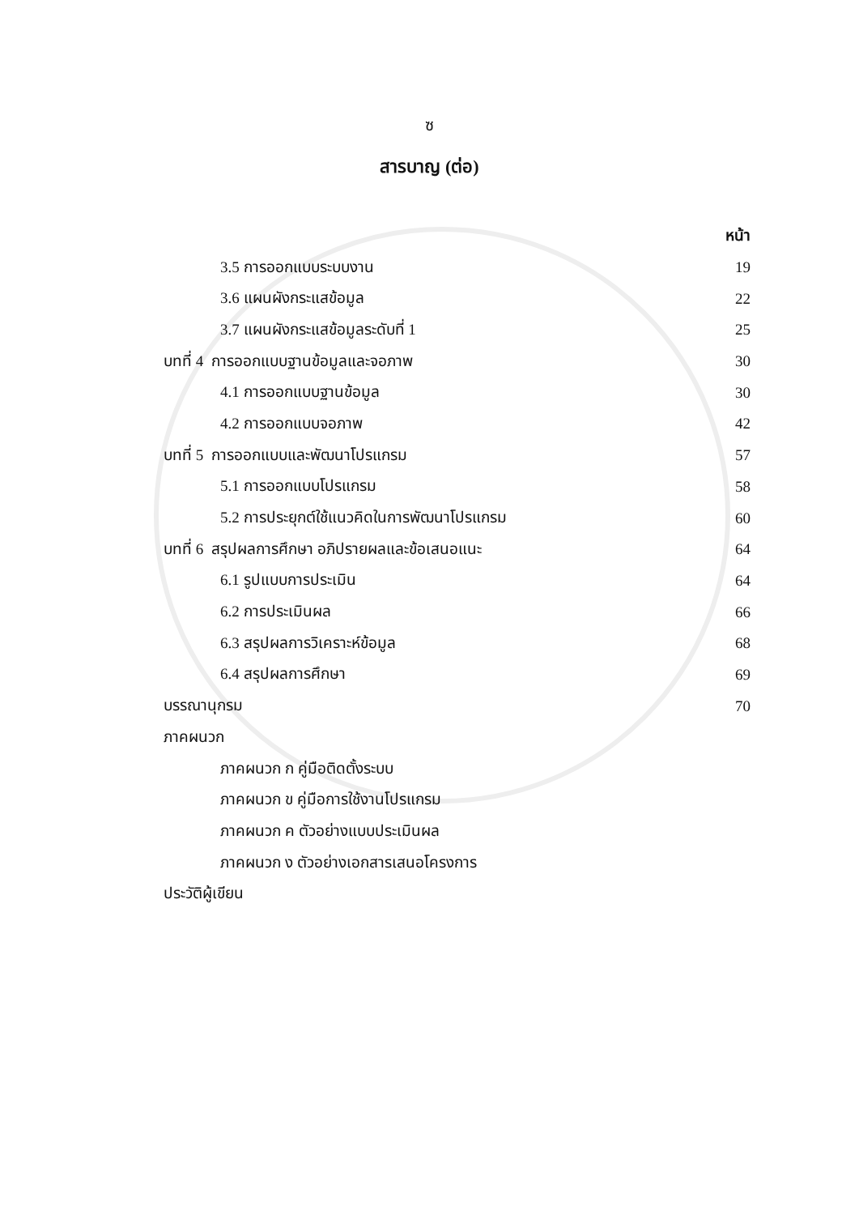ซ
สารบาญ (ต่อ)
หน้า
3.5 การออกแบบระบบงาน 19
3.6 แผนผังกระแสข้อมูล 22
3.7 แผนผังกระแสข้อมูลระดับที่ 1 25
บทที่ 4 การออกแบบฐานข้อมูลและจอภาพ 30
4.1 การออกแบบฐานข้อมูล 30
4.2 การออกแบบจอภาพ 42
บทที่ 5 การออกแบบและพัฒนาโปรแกรม 57
5.1 การออกแบบโปรแกรม 58
5.2 การประยุกต์ใช้แนวคิดในการพัฒนาโปรแกรม 60
บทที่ 6 สรุปผลการศึกษา อภิปรายผลและข้อเสนอแนะ 64
6.1 รูปแบบการประเมิน 64
6.2 การประเมินผล 66
6.3 สรุปผลการวิเคราะห์ข้อมูล 68
6.4 สรุปผลการศึกษา 69
บรรณานุกรม 70
ภาคผนวก
ภาคผนวก ก คู่มือติดตั้งระบบ
ภาคผนวก ข คู่มือการใช้งานโปรแกรม
ภาคผนวก ค ตัวอย่างแบบประเมินผล
ภาคผนวก ง ตัวอย่างเอกสารเสนอโครงการ
ประวัติผู้เขียน